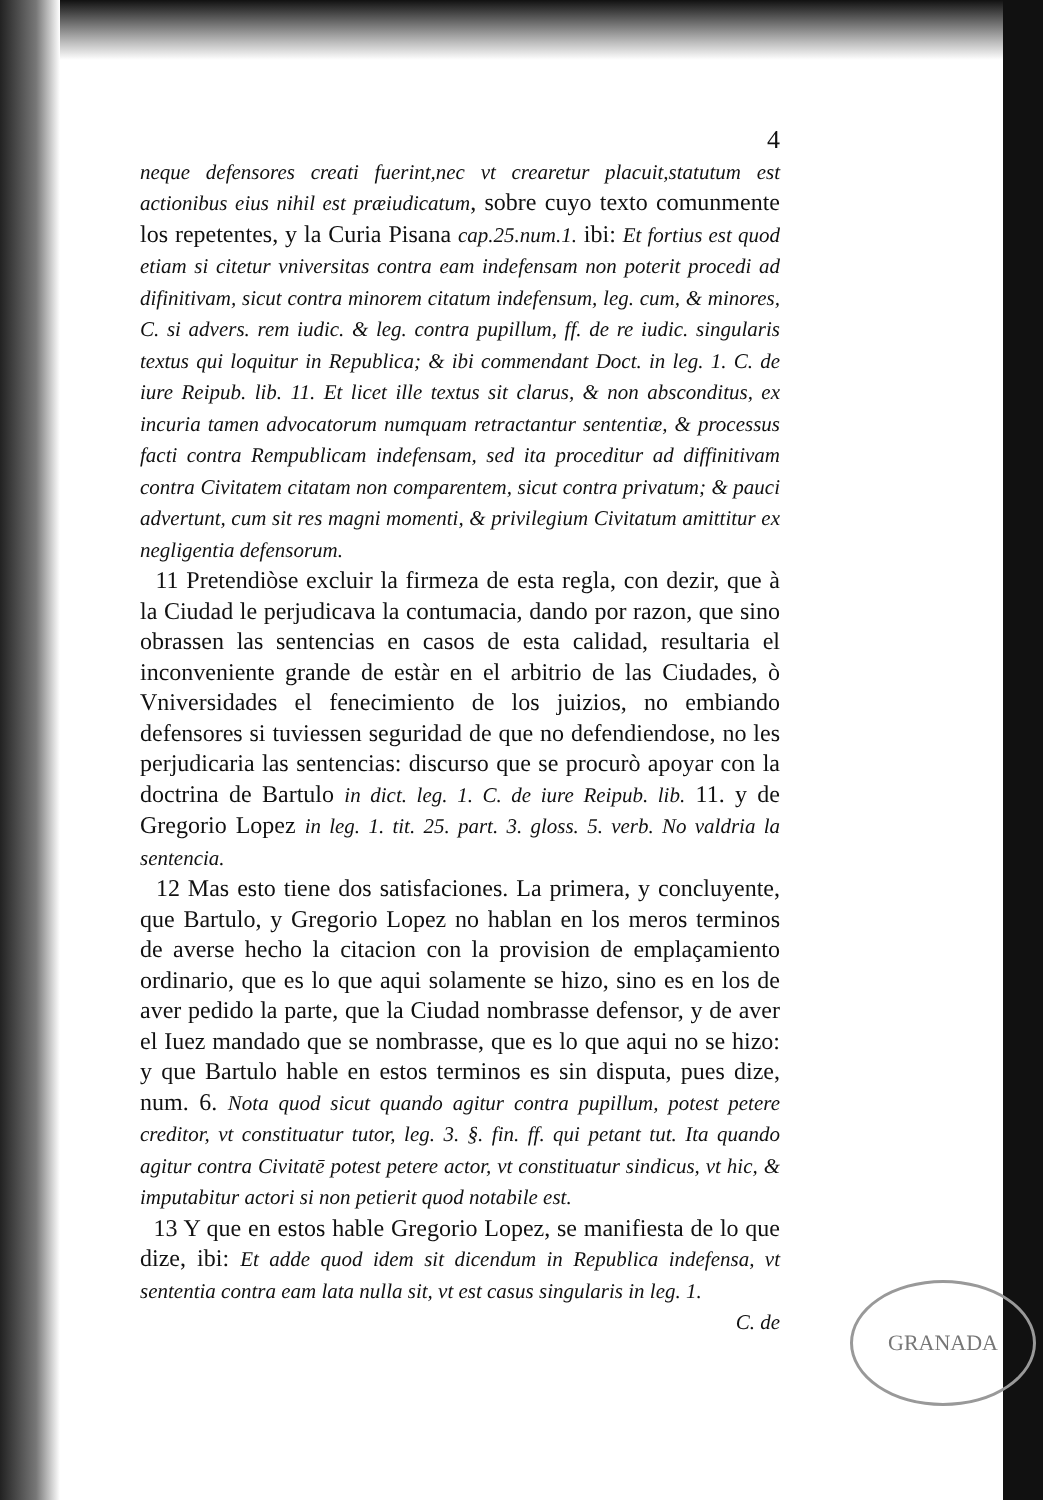4
neque defensores creati fuerint,nec vt crearetur placuit,statutum est actionibus eius nihil est præiudicatum, sobre cuyo texto comunmente los repetentes, y la Curia Pisana cap.25.num.1. ibi: Et fortius est quod etiam si citetur vniversitas contra eam indefensam non poterit procedi ad difinitivam, sicut contra minorem citatum indefensum, leg. cum, & minores, C. si advers. rem iudic. & leg. contra pupillum, ff. de re iudic. singularis textus qui loquitur in Republica; & ibi commendant Doct. in leg. 1. C. de iure Reipub. lib. 11. Et licet ille textus sit clarus, & non absconditus, ex incuria tamen advocatorum numquam retractantur sententiæ, & processus facti contra Rempublicam indefensam, sed ita proceditur ad diffinitivam contra Civitatem citatam non comparentem, sicut contra privatum; & pauci advertunt, cum sit res magni momenti, & privilegium Civitatum amittitur ex negligentia defensorum.
11 Pretendiòse excluir la firmeza de esta regla, con dezir, que à la Ciudad le perjudicava la contumacia, dando por razon, que sino obrassen las sentencias en casos de esta calidad, resultaria el inconveniente grande de estàr en el arbitrio de las Ciudades, ò Vniversidades el fenecimiento de los juizios, no embiando defensores si tuviessen seguridad de que no defendiendose, no les perjudicaria las sentencias: discurso que se procurò apoyar con la doctrina de Bartulo in dict. leg. 1. C. de iure Reipub. lib. 11. y de Gregorio Lopez in leg. 1. tit. 25. part. 3. gloss. 5. verb. No valdria la sentencia.
12 Mas esto tiene dos satisfaciones. La primera, y concluyente, que Bartulo, y Gregorio Lopez no hablan en los meros terminos de averse hecho la citacion con la provision de emplaçamiento ordinario, que es lo que aqui solamente se hizo, sino es en los de aver pedido la parte, que la Ciudad nombrasse defensor, y de aver el Iuez mandado que se nombrasse, que es lo que aqui no se hizo: y que Bartulo hable en estos terminos es sin disputa, pues dize, num. 6. Nota quod sicut quando agitur contra pupillum, potest petere creditor, vt constituatur tutor, leg. 3. §. fin. ff. qui petant tut. Ita quando agitur contra Civitatē potest petere actor, vt constituatur sindicus, vt hic, & imputabitur actori si non petierit quod notabile est.
13 Y que en estos hable Gregorio Lopez, se manifiesta de lo que dize, ibi: Et adde quod idem sit dicendum in Republica indefensa, vt sententia contra eam lata nulla sit, vt est casus singularis in leg. 1.
C. de
GRANADA